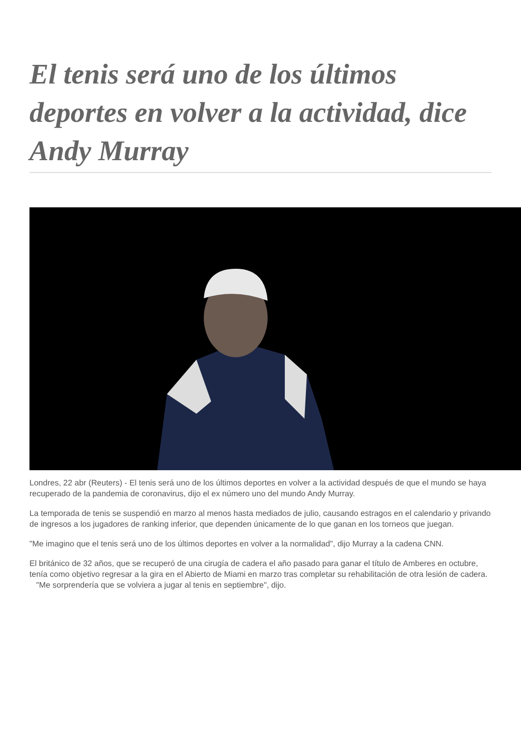El tenis será uno de los últimos deportes en volver a la actividad, dice Andy Murray
Londres, 22 abr (Reuters) - El tenis será uno de los últimos deportes en volver a la actividad después de que el mundo se haya recuperado de la pandemia de coronavirus, dijo el ex número uno del mundo Andy Murray.
La temporada de tenis se suspendió en marzo al menos hasta mediados de julio, causando estragos en el calendario y privando de ingresos a los jugadores de ranking inferior, que dependen únicamente de lo que ganan en los torneos que juegan.
"Me imagino que el tenis será uno de los últimos deportes en volver a la normalidad", dijo Murray a la cadena CNN.
El británico de 32 años, que se recuperó de una cirugía de cadera el año pasado para ganar el título de Amberes en octubre, tenía como objetivo regresar a la gira en el Abierto de Miami en marzo tras completar su rehabilitación de otra lesión de cadera. "Me sorprendería que se volviera a jugar al tenis en septiembre", dijo.